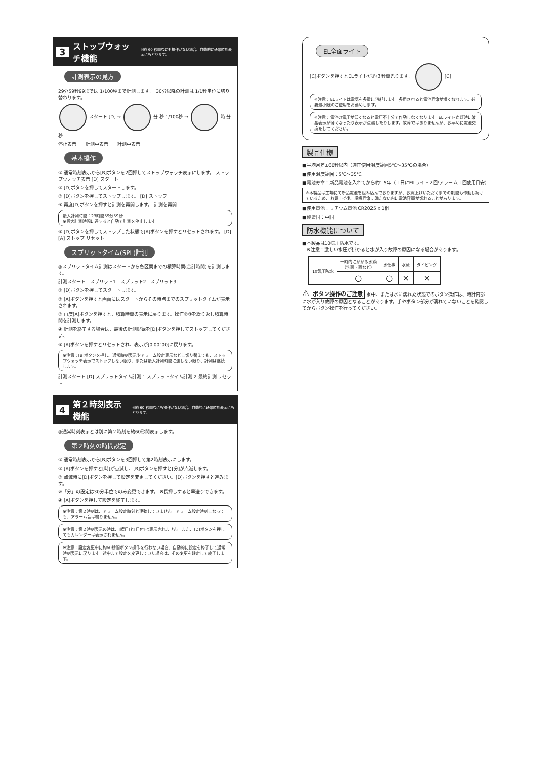3 ストップウォッチ機能 ※約 60 秒間なにも操作がない場合、自動的に通常時刻表示にもどります。
計測表示の見方
29分59秒99までは 1/100秒まで計測します。　30分以降の計測は 1/1秒単位に切り替わります。
スタート [D] → 分 秒 1/100秒 → 時 分 秒
停止表示　　計測中表示　　計測中表示
基本操作
① 通常時刻表示から[B]ボタンを2回押してストップウォッチ表示にします。 ストップウォッチ表示 [D] スタート
② [D]ボタンを押してスタートします。
③ [D]ボタンを押してストップします。 [D] ストップ
④ 再度[D]ボタンを押すと計測を再開します。 計測を再開
最大計測時間：23時間59分59秒
※最大計測時間に達すると自動で計測を停止します。
⑤ [D]ボタンを押してストップした状態で[A]ボタンを押すとリセットされます。 [D] [A] ストップ リセット
スプリットタイム(SPL)計測
◎スプリットタイム計測はスタートから各区間までの積算時間(合計時間)を計測します。
計測スタート　スプリット1　スプリット2　スプリット3
① [D]ボタンを押してスタートします。
② [A]ボタンを押すと画面にはスタートからその時点までのスプリットタイムが表示されます。
③ 再度[A]ボタンを押すと、積算時間の表示に戻ります。操作②③を繰り返し積算時間を計測します。
④ 計測を終了する場合は、最後の計測記録を[D]ボタンを押してストップしてください。
⑤ [A]ボタンを押すとリセットされ、表示が[0'00"00]に戻ります。
※注意：[B]ボタンを押し、通常時刻表示やアラーム設定表示などに切り替えても、ストップウォッチ表示でストップしない限り、または最大計測時間に達しない限り、計測は継続します。
計測スタート [D] スプリットタイム計測 1 スプリットタイム計測 2 最終計測 リセット
4 第２時刻表示機能 ※約 60 秒間なにも操作がない場合、自動的に通常時刻表示にもどります。
◎通常時刻表示とは別に第２時刻を約60秒間表示します。
第２時刻の時間設定
① 通常時刻表示から[B]ボタンを3回押して第2時刻表示にします。
② [A]ボタンを押すと[時]が点滅し、[B]ボタンを押すと[分]が点滅します。
③ 点滅時に[D]ボタンを押して設定を変更してください。[D]ボタンを押すと進みます。
※「分」の設定は30分単位でのみ変更できます。 ※長押しすると早送りできます。
④ [A]ボタンを押して設定を終了します。
※注意：第２時刻は、アラーム設定時刻と連動していません。アラーム設定時刻になっても、アラーム音は鳴りません。
※注意：第２時刻表示の時は、[曜日]と[日付]は表示されません。また、[D]ボタンを押してもカレンダーは表示されません。
※注意：設定変更中に約60秒間ボタン操作を行わない場合、自動的に設定を終了して通常時刻表示に戻ります。途中まで設定を変更していた場合は、その変更を確定して終了します。
EL全面ライト
[C]ボタンを押すとELライトが約３秒間光ります。 [C]
※注意：ELライトは電気を多量に消耗します。多用されると電池寿命が短くなります。必要最小限のご使用をお薦めします。
※注意：電池の電圧が低くなると電圧不十分で作動しなくなります。ELライト点灯時に液晶表示が薄くなったり表示が点滅したりします。故障ではありませんが、お早めに電池交換をしてください。
製品仕様
■平均月差±60秒以内（適正使用温度範囲5℃〜35℃の場合）
■使用温度範囲：5℃〜35℃
■電池寿命：新品電池を入れてから約1.5年（１日にELライト２回/アラーム１回使用目安）
※本製品は工場にて新品電池を組み込んでおりますが、お買上げいただくまでの期間も作動し続けているため、お買上げ後、規格寿命に満たない内に電池容量が切れることがあります。
■使用電池：リチウム電池 CR2025 x 1個
■製造国：中国
防水機能について
■本製品は10気圧防水です。
　※注意：激しい水圧が掛かると水が入り故障の原因になる場合があります。
| 10気圧防水 | 一時的にかかる水滴 （洗面・雨など） | 水仕事 | 水泳 | ダイビング |
| --- | --- | --- | --- | --- |
| | ○ | ○ | × | × |
⚠ ボタン操作のご注意 水中、または水に濡れた状態でのボタン操作は、時計内部に水が入り故障の原因となることがあります。手やボタン部分が濡れていないことを確認してからボタン操作を行ってください。